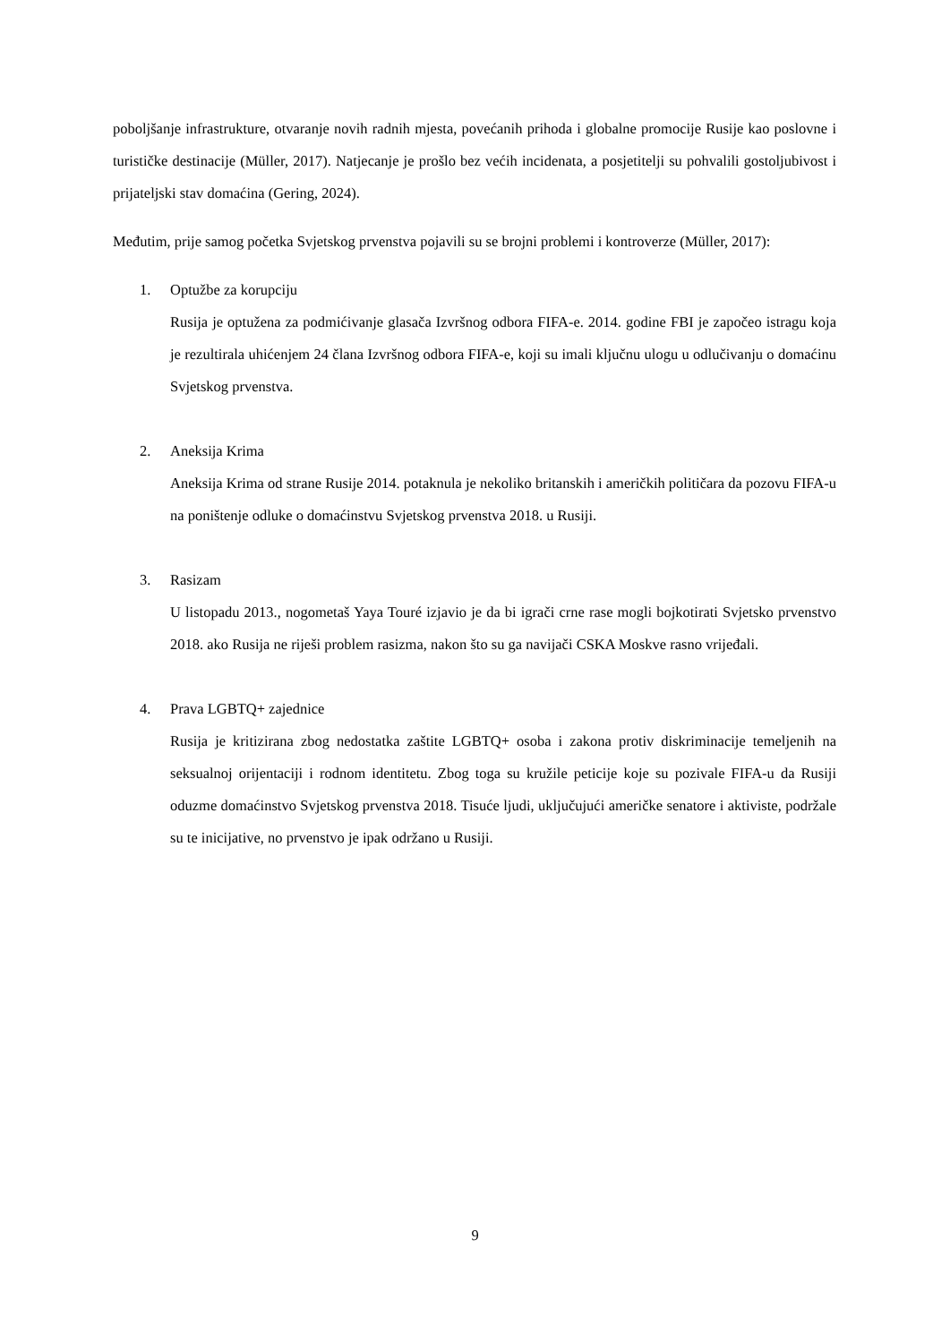poboljšanje infrastrukture, otvaranje novih radnih mjesta, povećanih prihoda i globalne promocije Rusije kao poslovne i turističke destinacije (Müller, 2017). Natjecanje je prošlo bez većih incidenata, a posjetitelji su pohvalili gostoljubivost i prijateljski stav domaćina (Gering, 2024).
Međutim, prije samog početka Svjetskog prvenstva pojavili su se brojni problemi i kontroverze (Müller, 2017):
1. Optužbe za korupciju
Rusija je optužena za podmićivanje glasača Izvršnog odbora FIFA-e. 2014. godine FBI je započeo istragu koja je rezultirala uhićenjem 24 člana Izvršnog odbora FIFA-e, koji su imali ključnu ulogu u odlučivanju o domaćinu Svjetskog prvenstva.
2. Aneksija Krima
Aneksija Krima od strane Rusije 2014. potaknula je nekoliko britanskih i američkih političara da pozovu FIFA-u na poništenje odluke o domaćinstvu Svjetskog prvenstva 2018. u Rusiji.
3. Rasizam
U listopadu 2013., nogometaš Yaya Touré izjavio je da bi igrači crne rase mogli bojkotirati Svjetsko prvenstvo 2018. ako Rusija ne riješi problem rasizma, nakon što su ga navijači CSKA Moskve rasno vrijeđali.
4. Prava LGBTQ+ zajednice
Rusija je kritizirana zbog nedostatka zaštite LGBTQ+ osoba i zakona protiv diskriminacije temeljenih na seksualnoj orijentaciji i rodnom identitetu. Zbog toga su kružile peticije koje su pozivale FIFA-u da Rusiji oduzme domaćinstvo Svjetskog prvenstva 2018. Tisuće ljudi, uključujući američke senatore i aktiviste, podržale su te inicijative, no prvenstvo je ipak održano u Rusiji.
9